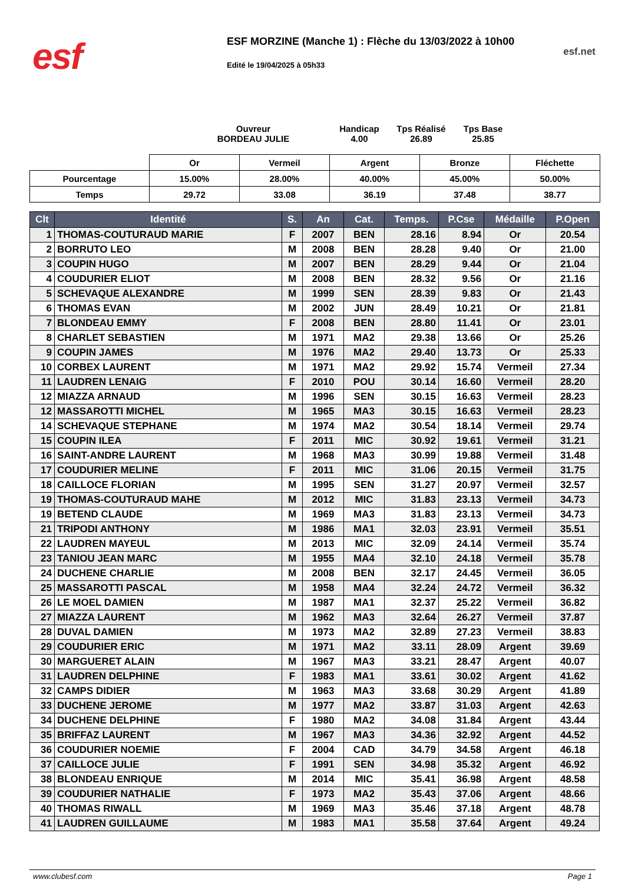esf
ESF MORZINE (Manche 1) : Flèche du 13/03/2022 à 10h00
Edité le 19/04/2025 à 05h33
esf.net
Ouvreur
BORDEAU JULIE
Handicap
4.00
Tps Réalisé
26.89
Tps Base
25.85
| | Or | Vermeil | Argent | Bronze | Fléchette |
| --- | --- | --- | --- | --- | --- |
| Pourcentage | 15.00% | 28.00% | 40.00% | 45.00% | 50.00% |
| Temps | 29.72 | 33.08 | 36.19 | 37.48 | 38.77 |
| Clt | Identité | S. | An | Cat. | Temps. | P.Cse | Médaille | P.Open |
| --- | --- | --- | --- | --- | --- | --- | --- | --- |
| 1 | THOMAS-COUTURAUD MARIE | F | 2007 | BEN | 28.16 | 8.94 | Or | 20.54 |
| 2 | BORRUTO LEO | M | 2008 | BEN | 28.28 | 9.40 | Or | 21.00 |
| 3 | COUPIN HUGO | M | 2007 | BEN | 28.29 | 9.44 | Or | 21.04 |
| 4 | COUDURIER ELIOT | M | 2008 | BEN | 28.32 | 9.56 | Or | 21.16 |
| 5 | SCHEVAQUE ALEXANDRE | M | 1999 | SEN | 28.39 | 9.83 | Or | 21.43 |
| 6 | THOMAS EVAN | M | 2002 | JUN | 28.49 | 10.21 | Or | 21.81 |
| 7 | BLONDEAU EMMY | F | 2008 | BEN | 28.80 | 11.41 | Or | 23.01 |
| 8 | CHARLET SEBASTIEN | M | 1971 | MA2 | 29.38 | 13.66 | Or | 25.26 |
| 9 | COUPIN JAMES | M | 1976 | MA2 | 29.40 | 13.73 | Or | 25.33 |
| 10 | CORBEX LAURENT | M | 1971 | MA2 | 29.92 | 15.74 | Vermeil | 27.34 |
| 11 | LAUDREN LENAIG | F | 2010 | POU | 30.14 | 16.60 | Vermeil | 28.20 |
| 12 | MIAZZA ARNAUD | M | 1996 | SEN | 30.15 | 16.63 | Vermeil | 28.23 |
| 12 | MASSAROTTI MICHEL | M | 1965 | MA3 | 30.15 | 16.63 | Vermeil | 28.23 |
| 14 | SCHEVAQUE STEPHANE | M | 1974 | MA2 | 30.54 | 18.14 | Vermeil | 29.74 |
| 15 | COUPIN ILEA | F | 2011 | MIC | 30.92 | 19.61 | Vermeil | 31.21 |
| 16 | SAINT-ANDRE LAURENT | M | 1968 | MA3 | 30.99 | 19.88 | Vermeil | 31.48 |
| 17 | COUDURIER MELINE | F | 2011 | MIC | 31.06 | 20.15 | Vermeil | 31.75 |
| 18 | CAILLOCE FLORIAN | M | 1995 | SEN | 31.27 | 20.97 | Vermeil | 32.57 |
| 19 | THOMAS-COUTURAUD MAHE | M | 2012 | MIC | 31.83 | 23.13 | Vermeil | 34.73 |
| 19 | BETEND CLAUDE | M | 1969 | MA3 | 31.83 | 23.13 | Vermeil | 34.73 |
| 21 | TRIPODI ANTHONY | M | 1986 | MA1 | 32.03 | 23.91 | Vermeil | 35.51 |
| 22 | LAUDREN MAYEUL | M | 2013 | MIC | 32.09 | 24.14 | Vermeil | 35.74 |
| 23 | TANIOU JEAN MARC | M | 1955 | MA4 | 32.10 | 24.18 | Vermeil | 35.78 |
| 24 | DUCHENE CHARLIE | M | 2008 | BEN | 32.17 | 24.45 | Vermeil | 36.05 |
| 25 | MASSAROTTI PASCAL | M | 1958 | MA4 | 32.24 | 24.72 | Vermeil | 36.32 |
| 26 | LE MOEL DAMIEN | M | 1987 | MA1 | 32.37 | 25.22 | Vermeil | 36.82 |
| 27 | MIAZZA LAURENT | M | 1962 | MA3 | 32.64 | 26.27 | Vermeil | 37.87 |
| 28 | DUVAL DAMIEN | M | 1973 | MA2 | 32.89 | 27.23 | Vermeil | 38.83 |
| 29 | COUDURIER ERIC | M | 1971 | MA2 | 33.11 | 28.09 | Argent | 39.69 |
| 30 | MARGUERET ALAIN | M | 1967 | MA3 | 33.21 | 28.47 | Argent | 40.07 |
| 31 | LAUDREN DELPHINE | F | 1983 | MA1 | 33.61 | 30.02 | Argent | 41.62 |
| 32 | CAMPS DIDIER | M | 1963 | MA3 | 33.68 | 30.29 | Argent | 41.89 |
| 33 | DUCHENE JEROME | M | 1977 | MA2 | 33.87 | 31.03 | Argent | 42.63 |
| 34 | DUCHENE DELPHINE | F | 1980 | MA2 | 34.08 | 31.84 | Argent | 43.44 |
| 35 | BRIFFAZ LAURENT | M | 1967 | MA3 | 34.36 | 32.92 | Argent | 44.52 |
| 36 | COUDURIER NOEMIE | F | 2004 | CAD | 34.79 | 34.58 | Argent | 46.18 |
| 37 | CAILLOCE JULIE | F | 1991 | SEN | 34.98 | 35.32 | Argent | 46.92 |
| 38 | BLONDEAU ENRIQUE | M | 2014 | MIC | 35.41 | 36.98 | Argent | 48.58 |
| 39 | COUDURIER NATHALIE | F | 1973 | MA2 | 35.43 | 37.06 | Argent | 48.66 |
| 40 | THOMAS RIWALL | M | 1969 | MA3 | 35.46 | 37.18 | Argent | 48.78 |
| 41 | LAUDREN GUILLAUME | M | 1983 | MA1 | 35.58 | 37.64 | Argent | 49.24 |
www.clubesf.com Page 1